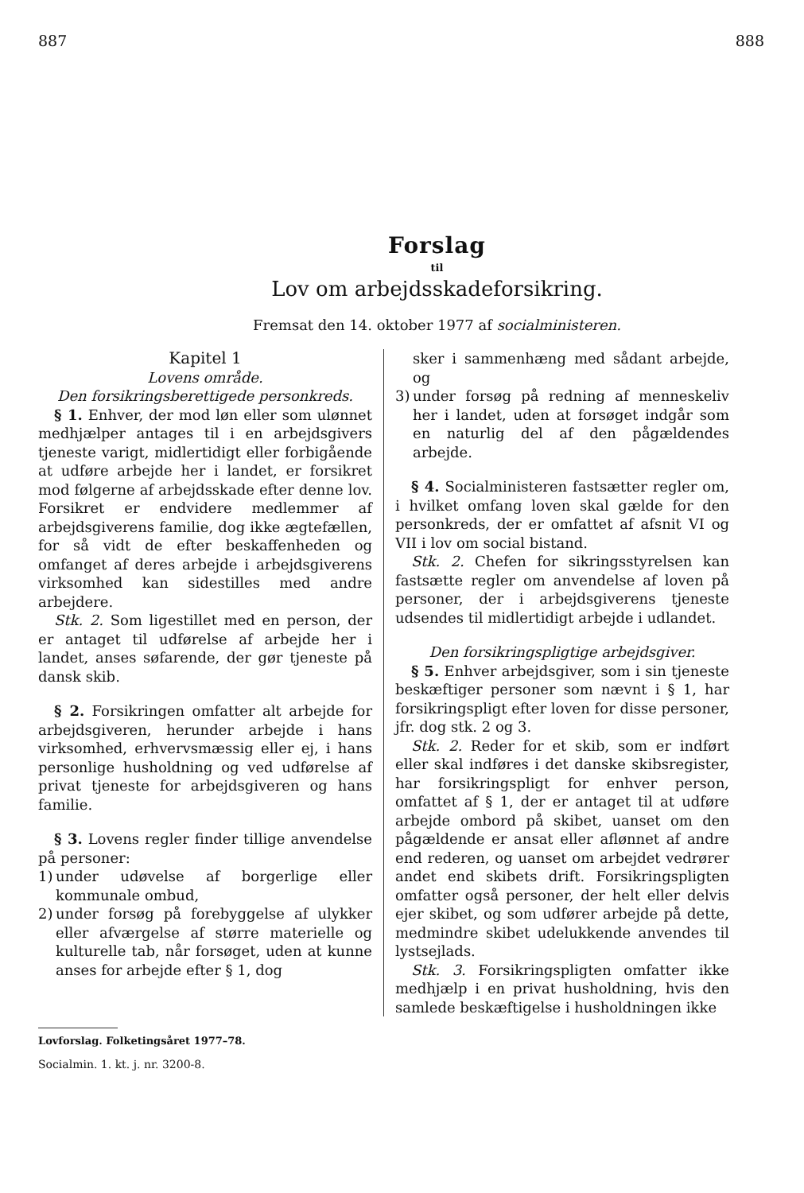887 888
Forslag
til
Lov om arbejdsskadeforsikring.
Fremsat den 14. oktober 1977 af socialministeren.
Kapitel 1
Lovens område.
Den forsikringsberettigede personkreds.
§ 1. Enhver, der mod løn eller som ulønnet medhjælper antages til i en arbejdsgivers tjeneste varigt, midlertidigt eller forbigående at udføre arbejde her i landet, er forsikret mod følgerne af arbejdsskade efter denne lov. Forsikret er endvidere medlemmer af arbejdsgiverens familie, dog ikke ægtefællen, for så vidt de efter beskaffenheden og omfanget af deres arbejde i arbejdsgiverens virksomhed kan sidestilles med andre arbejdere.
Stk. 2. Som ligestillet med en person, der er antaget til udførelse af arbejde her i landet, anses søfarende, der gør tjeneste på dansk skib.
§ 2. Forsikringen omfatter alt arbejde for arbejdsgiveren, herunder arbejde i hans virksomhed, erhvervsmæssig eller ej, i hans personlige husholdning og ved udførelse af privat tjeneste for arbejdsgiveren og hans familie.
§ 3. Lovens regler finder tillige anvendelse på personer:
1) under udøvelse af borgerlige eller kommunale ombud,
2) under forsøg på forebyggelse af ulykker eller afværgelse af større materielle og kulturelle tab, når forsøget, uden at kunne anses for arbejde efter § 1, dog
sker i sammenhæng med sådant arbejde, og
3) under forsøg på redning af menneskeliv her i landet, uden at forsøget indgår som en naturlig del af den pågældendes arbejde.
§ 4. Socialministeren fastsætter regler om, i hvilket omfang loven skal gælde for den personkreds, der er omfattet af afsnit VI og VII i lov om social bistand.
Stk. 2. Chefen for sikringsstyrelsen kan fastsætte regler om anvendelse af loven på personer, der i arbejdsgiverens tjeneste udsendes til midlertidigt arbejde i udlandet.
Den forsikringspligtige arbejdsgiver.
§ 5. Enhver arbejdsgiver, som i sin tjeneste beskæftiger personer som nævnt i § 1, har forsikringspligt efter loven for disse personer, jfr. dog stk. 2 og 3.
Stk. 2. Reder for et skib, som er indført eller skal indføres i det danske skibsregister, har forsikringspligt for enhver person, omfattet af § 1, der er antaget til at udføre arbejde ombord på skibet, uanset om den pågældende er ansat eller aflønnet af andre end rederen, og uanset om arbejdet vedrører andet end skibets drift. Forsikringspligten omfatter også personer, der helt eller delvis ejer skibet, og som udfører arbejde på dette, medmindre skibet udelukkende anvendes til lystsejlads.
Stk. 3. Forsikringspligten omfatter ikke medhjælp i en privat husholdning, hvis den samlede beskæftigelse i husholdningen ikke
Lovforslag. Folketingsåret 1977–78.
Socialmin. 1. kt. j. nr. 3200-8.